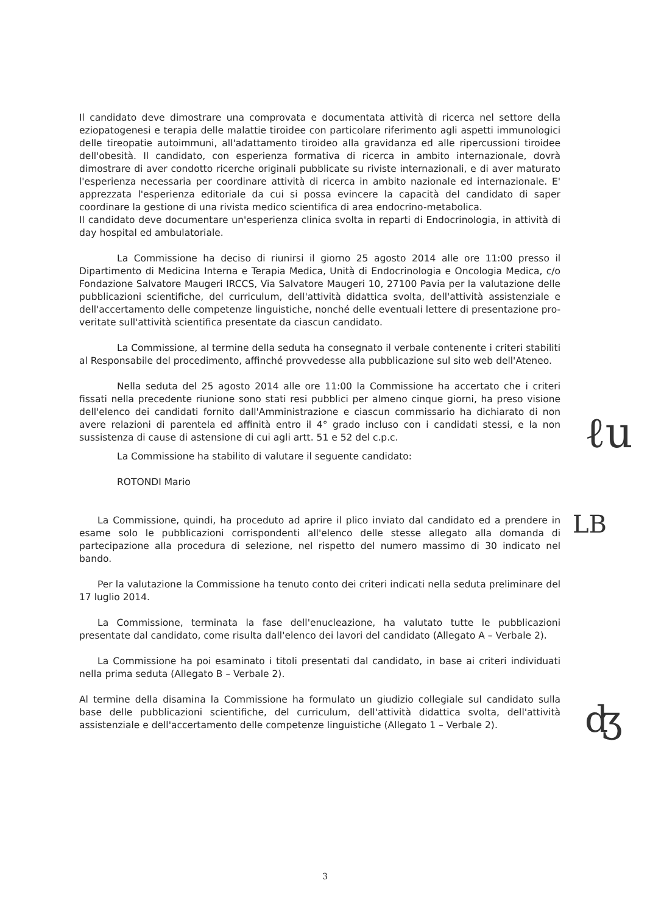Il candidato deve dimostrare una comprovata e documentata attività di ricerca nel settore della eziopatogenesi e terapia delle malattie tiroidee con particolare riferimento agli aspetti immunologici delle tireopatie autoimmuni, all'adattamento tiroideo alla gravidanza ed alle ripercussioni tiroidee dell'obesità. Il candidato, con esperienza formativa di ricerca in ambito internazionale, dovrà dimostrare di aver condotto ricerche originali pubblicate su riviste internazionali, e di aver maturato l'esperienza necessaria per coordinare attività di ricerca in ambito nazionale ed internazionale. E' apprezzata l'esperienza editoriale da cui si possa evincere la capacità del candidato di saper coordinare la gestione di una rivista medico scientifica di area endocrino-metabolica.
Il candidato deve documentare un'esperienza clinica svolta in reparti di Endocrinologia, in attività di day hospital ed ambulatoriale.
La Commissione ha deciso di riunirsi il giorno 25 agosto 2014 alle ore 11:00 presso il Dipartimento di Medicina Interna e Terapia Medica, Unità di Endocrinologia e Oncologia Medica, c/o Fondazione Salvatore Maugeri IRCCS, Via Salvatore Maugeri 10, 27100 Pavia per la valutazione delle pubblicazioni scientifiche, del curriculum, dell'attività didattica svolta, dell'attività assistenziale e dell'accertamento delle competenze linguistiche, nonché delle eventuali lettere di presentazione pro-veritate sull'attività scientifica presentate da ciascun candidato.
La Commissione, al termine della seduta ha consegnato il verbale contenente i criteri stabiliti al Responsabile del procedimento, affinché provvedesse alla pubblicazione sul sito web dell'Ateneo.
Nella seduta del 25 agosto 2014 alle ore 11:00 la Commissione ha accertato che i criteri fissati nella precedente riunione sono stati resi pubblici per almeno cinque giorni, ha preso visione dell'elenco dei candidati fornito dall'Amministrazione e ciascun commissario ha dichiarato di non avere relazioni di parentela ed affinità entro il 4° grado incluso con i candidati stessi, e la non sussistenza di cause di astensione di cui agli artt. 51 e 52 del c.p.c.
La Commissione ha stabilito di valutare il seguente candidato:
ROTONDI Mario
La Commissione, quindi, ha proceduto ad aprire il plico inviato dal candidato ed a prendere in esame solo le pubblicazioni corrispondenti all'elenco delle stesse allegato alla domanda di partecipazione alla procedura di selezione, nel rispetto del numero massimo di 30 indicato nel bando.
Per la valutazione la Commissione ha tenuto conto dei criteri indicati nella seduta preliminare del 17 luglio 2014.
La Commissione, terminata la fase dell'enucleazione, ha valutato tutte le pubblicazioni presentate dal candidato, come risulta dall'elenco dei lavori del candidato (Allegato A – Verbale 2).
La Commissione ha poi esaminato i titoli presentati dal candidato, in base ai criteri individuati nella prima seduta (Allegato B – Verbale 2).
Al termine della disamina la Commissione ha formulato un giudizio collegiale sul candidato sulla base delle pubblicazioni scientifiche, del curriculum, dell'attività didattica svolta, dell'attività assistenziale e dell'accertamento delle competenze linguistiche (Allegato 1 – Verbale 2).
ℓu
LB
ʤ
3